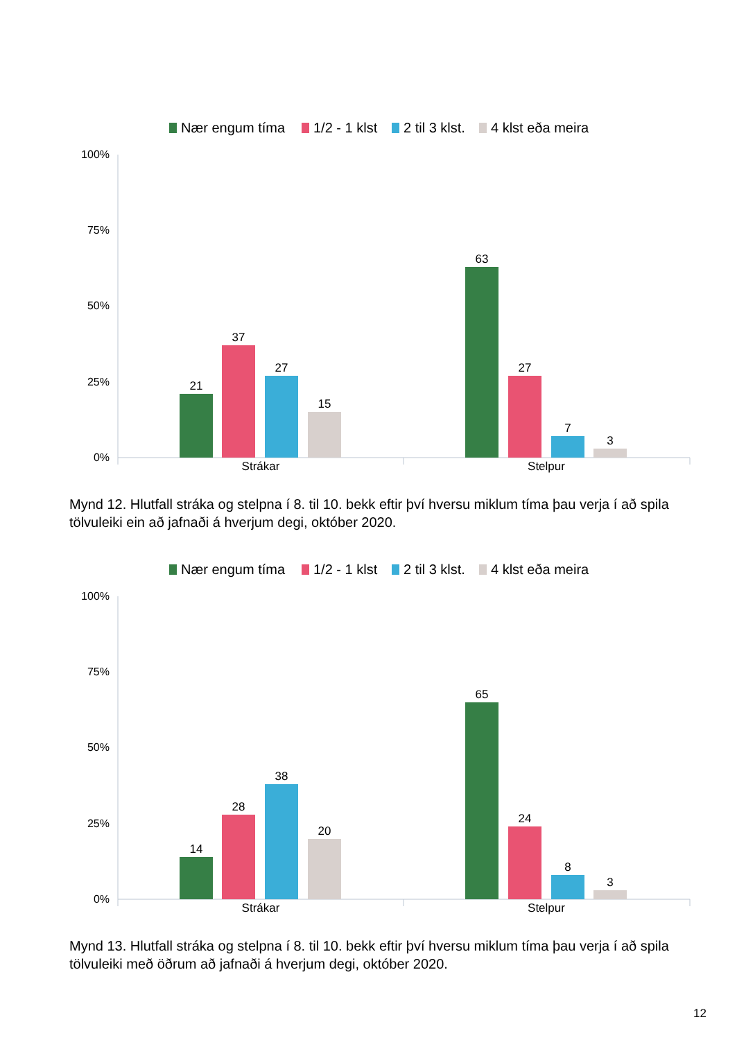Nær engum tíma
1/2 - 1 klst
2 til 3 klst.
4 klst eða meira
100%
75%
50%
25%
0%
21
37
27
15
63
27
7
3
Strákar
Stelpur
Mynd 12. Hlutfall stráka og stelpna í 8. til 10. bekk eftir því hversu miklum tíma þau verja í að spila tölvuleiki ein að jafnaði á hverjum degi, október 2020.
Nær engum tíma
1/2 - 1 klst
2 til 3 klst.
4 klst eða meira
100%
75%
50%
25%
0%
14
28
38
20
65
24
8
3
Strákar
Stelpur
Mynd 13. Hlutfall stráka og stelpna í 8. til 10. bekk eftir því hversu miklum tíma þau verja í að spila tölvuleiki með öðrum að jafnaði á hverjum degi, október 2020.
12